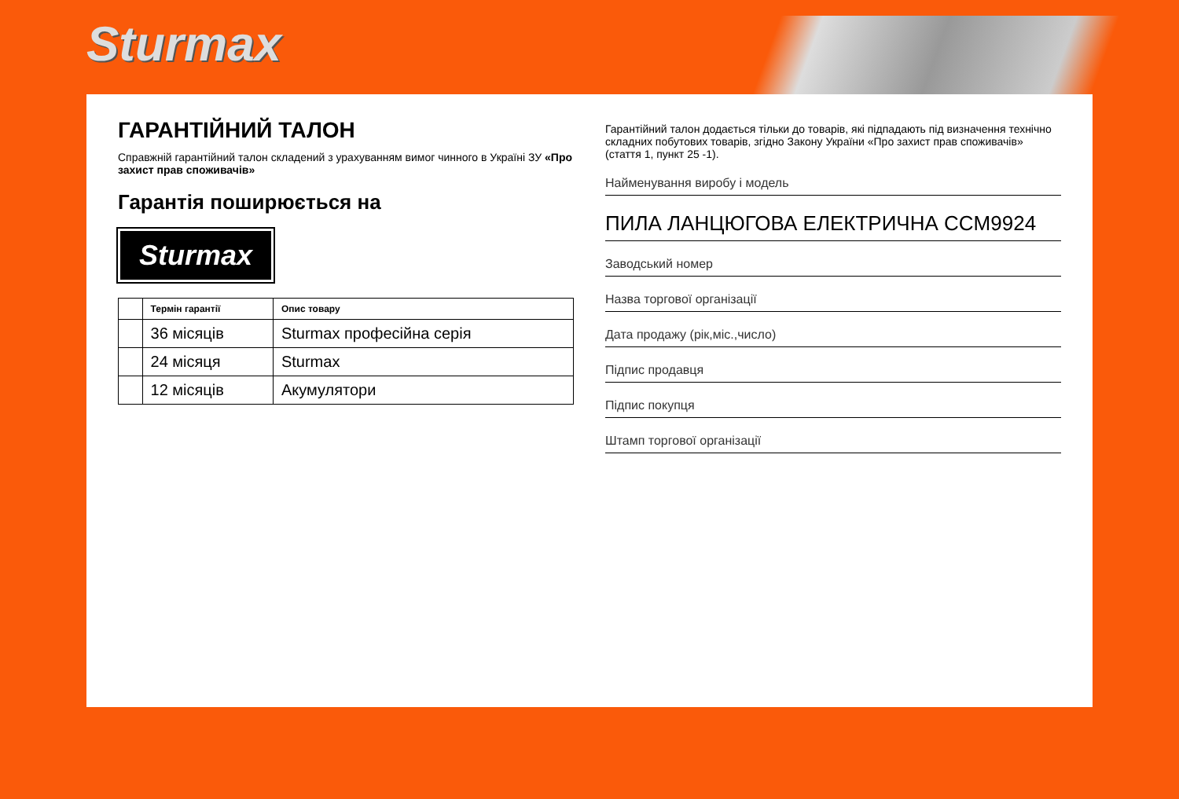Sturmax
ГАРАНТІЙНИЙ ТАЛОН
Справжній гарантійний талон складений з урахуванням вимог чинного в Україні ЗУ «Про захист прав споживачів»
Гарантія поширюється на
Sturmax
| | Термін гарантії | Опис товару |
| --- | --- | --- |
| | 36 місяців | Sturmax професійна серія |
| | 24 місяця | Sturmax |
| | 12 місяців | Акумулятори |
Гарантійний талон додається тільки до товарів, які підпадають під визначення технічно складних побутових товарів, згідно Закону України «Про захист прав споживачів» (стаття 1, пункт 25 -1).
Найменування виробу і модель
ПИЛА ЛАНЦЮГОВА ЕЛЕКТРИЧНА CCM9924
Заводський номер
Назва торгової організації
Дата продажу (рік,міс.,число)
Підпис продавця
Підпис покупця
Штамп торгової організації